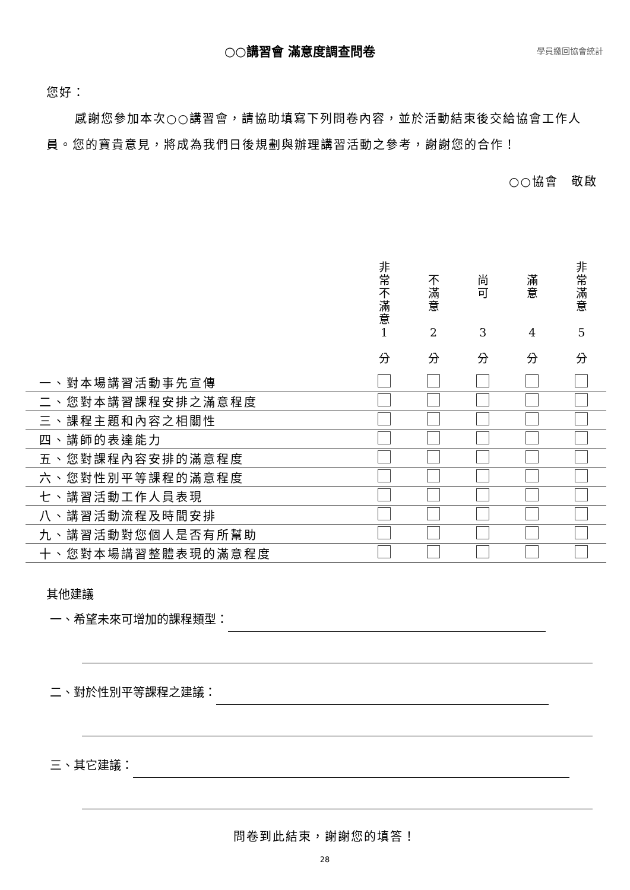○○講習會 滿意度調查問卷
學員繳回協會統計
您好：
感謝您參加本次○○講習會，請協助填寫下列問卷內容，並於活動結束後交給協會工作人員。您的寶貴意見，將成為我們日後規劃與辦理講習活動之參考，謝謝您的合作！
○○協會　敬啟
| | 非 常 不 滿 意 1 分 | 不 滿 意 2 分 | 尚 可 3 分 | 滿 意 4 分 | 非 常 滿 意 5 分 |
| --- | --- | --- | --- | --- | --- |
| 一、對本場講習活動事先宣傳 | | | | | |
| 二、您對本講習課程安排之滿意程度 | | | | | |
| 三、課程主題和內容之相關性 | | | | | |
| 四、講師的表達能力 | | | | | |
| 五、您對課程內容安排的滿意程度 | | | | | |
| 六、您對性別平等課程的滿意程度 | | | | | |
| 七、講習活動工作人員表現 | | | | | |
| 八、講習活動流程及時間安排 | | | | | |
| 九、講習活動對您個人是否有所幫助 | | | | | |
| 十、您對本場講習整體表現的滿意程度 | | | | | |
其他建議
一、希望未來可增加的課程類型：
二、對於性別平等課程之建議：
三、其它建議：
問卷到此結束，謝謝您的填答！
28